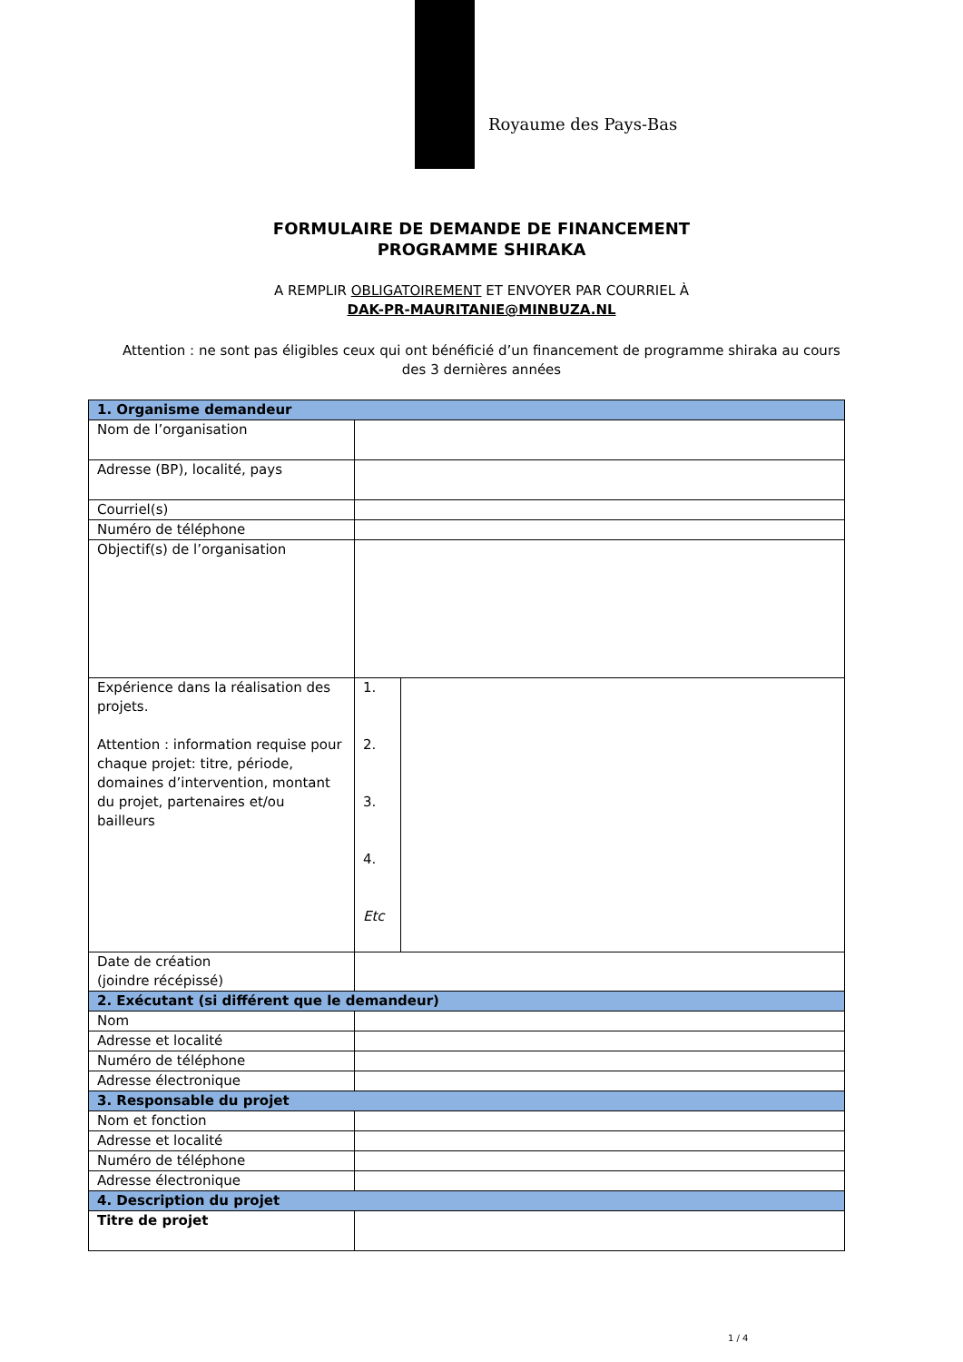Royaume des Pays-Bas
FORMULAIRE DE DEMANDE DE FINANCEMENT
PROGRAMME SHIRAKA
A REMPLIR OBLIGATOIREMENT ET ENVOYER PAR COURRIEL À
DAK-PR-MAURITANIE@MINBUZA.NL
Attention : ne sont pas éligibles ceux qui ont bénéficié d’un financement de programme shiraka au cours des 3 dernières années
| 1. Organisme demandeur | | |
| Nom de l’organisation | | |
| Adresse (BP), localité, pays | | |
| Courriel(s) | | |
| Numéro de téléphone | | |
| Objectif(s) de l’organisation | | |
| Expérience dans la réalisation des projets. Attention : information requise pour chaque projet: titre, période, domaines d’intervention, montant du projet, partenaires et/ou bailleurs | 1. 2. 3. 4. Etc | |
| Date de création (joindre récépissé) | | |
| 2. Exécutant (si différent que le demandeur) | | |
| Nom | | |
| Adresse et localité | | |
| Numéro de téléphone | | |
| Adresse électronique | | |
| 3. Responsable du projet | | |
| Nom et fonction | | |
| Adresse et localité | | |
| Numéro de téléphone | | |
| Adresse électronique | | |
| 4. Description du projet | | |
| Titre de projet | | |
1 / 4